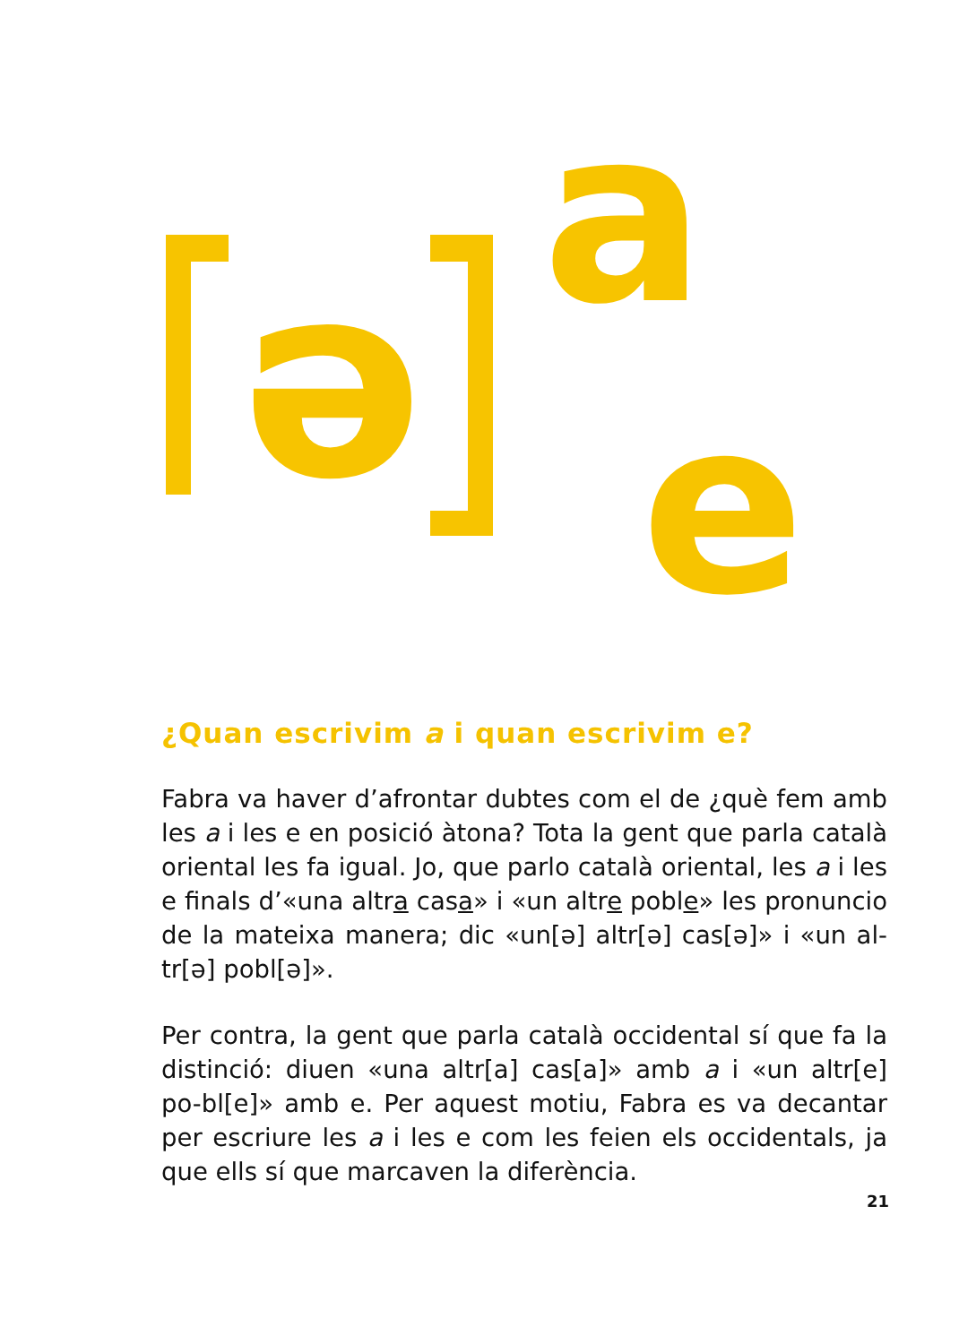ə
a
e
¿Quan escrivim a i quan escrivim e?
Fabra va haver d’afrontar dubtes com el de ¿què fem amb les a i les e en posició àtona? Tota la gent que parla català oriental les fa igual. Jo, que parlo català oriental, les a i les e finals d’«una altra casa» i «un altre poble» les pronuncio de la mateixa manera; dic «un[ə] altr[ə] cas[ə]» i «un al-tr[ə] pobl[ə]».
Per contra, la gent que parla català occidental sí que fa la distinció: diuen «una altr[a] cas[a]» amb a i «un altr[e] po-bl[e]» amb e. Per aquest motiu, Fabra es va decantar per escriure les a i les e com les feien els occidentals, ja que ells sí que marcaven la diferència.
21